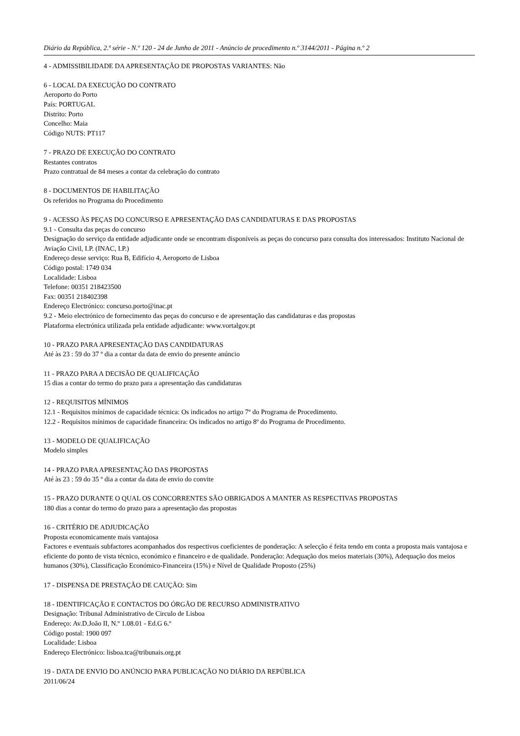Diário da República, 2.ª série - N.º 120 - 24 de Junho de 2011 - Anúncio de procedimento n.º 3144/2011 - Página n.º 2
4 - ADMISSIBILIDADE DA APRESENTAÇÃO DE PROPOSTAS VARIANTES: Não
6 - LOCAL DA EXECUÇÃO DO CONTRATO
Aeroporto do Porto
País: PORTUGAL
Distrito: Porto
Concelho: Maia
Código NUTS: PT117
7 - PRAZO DE EXECUÇÃO DO CONTRATO
Restantes contratos
Prazo contratual de 84 meses a contar da celebração do contrato
8 - DOCUMENTOS DE HABILITAÇÃO
Os referidos no Programa do Procedimento
9 - ACESSO ÀS PEÇAS DO CONCURSO E APRESENTAÇÃO DAS CANDIDATURAS E DAS PROPOSTAS
9.1 - Consulta das peças do concurso
Designação do serviço da entidade adjudicante onde se encontram disponíveis as peças do concurso para consulta dos interessados: Instituto Nacional de Aviação Civil, I.P. (INAC, I.P.)
Endereço desse serviço: Rua B, Edifício 4, Aeroporto de Lisboa
Código postal: 1749 034
Localidade: Lisboa
Telefone: 00351 218423500
Fax: 00351 218402398
Endereço Electrónico: concurso.porto@inac.pt
9.2 - Meio electrónico de fornecimento das peças do concurso e de apresentação das candidaturas e das propostas
Plataforma electrónica utilizada pela entidade adjudicante: www.vortalgov.pt
10 - PRAZO PARA APRESENTAÇÃO DAS CANDIDATURAS
Até às 23 : 59 do 37 º dia a contar da data de envio do presente anúncio
11 - PRAZO PARA A DECISÃO DE QUALIFICAÇÃO
15 dias a contar do termo do prazo para a apresentação das candidaturas
12 - REQUISITOS MÍNIMOS
12.1 - Requisitos mínimos de capacidade técnica: Os indicados no artigo 7º do Programa de Procedimento.
12.2 - Requisitos mínimos de capacidade financeira: Os indicados no artigo 8º do Programa de Procedimento.
13 - MODELO DE QUALIFICAÇÃO
Modelo simples
14 - PRAZO PARA APRESENTAÇÃO DAS PROPOSTAS
Até às 23 : 59 do 35 º dia a contar da data de envio do convite
15 - PRAZO DURANTE O QUAL OS CONCORRENTES SÃO OBRIGADOS A MANTER AS RESPECTIVAS PROPOSTAS
180 dias a contar do termo do prazo para a apresentação das propostas
16 - CRITÉRIO DE ADJUDICAÇÃO
Proposta economicamente mais vantajosa
Factores e eventuais subfactores acompanhados dos respectivos coeficientes de ponderação: A selecção é feita tendo em conta a proposta mais vantajosa e eficiente do ponto de vista técnico, económico e financeiro e de qualidade. Ponderação: Adequação dos meios materiais (30%), Adequação dos meios humanos (30%), Classificação Económico-Financeira (15%) e Nível de Qualidade Proposto (25%)
17 - DISPENSA DE PRESTAÇÃO DE CAUÇÃO: Sim
18 - IDENTIFICAÇÃO E CONTACTOS DO ÓRGÃO DE RECURSO ADMINISTRATIVO
Designação: Tribunal Administrativo de Circulo de Lisboa
Endereço: Av.D.João II, N.º 1.08.01 - Ed.G 6.º
Código postal: 1900 097
Localidade: Lisboa
Endereço Electrónico: lisboa.tca@tribunais.org.pt
19 - DATA DE ENVIO DO ANÚNCIO PARA PUBLICAÇÃO NO DIÁRIO DA REPÚBLICA
2011/06/24